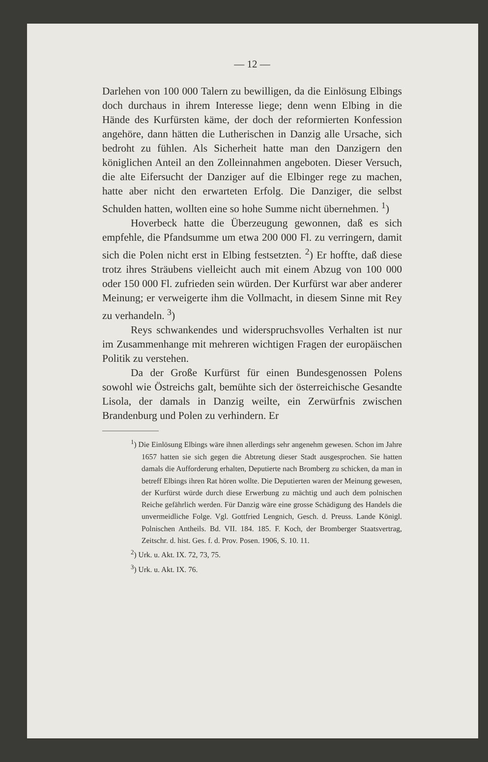— 12 —
Darlehen von 100 000 Talern zu bewilligen, da die Einlösung Elbings doch durchaus in ihrem Interesse liege; denn wenn Elbing in die Hände des Kurfürsten käme, der doch der reformierten Konfession angehöre, dann hätten die Lutherischen in Danzig alle Ursache, sich bedroht zu fühlen. Als Sicherheit hatte man den Danzigern den königlichen Anteil an den Zolleinnahmen angeboten. Dieser Versuch, die alte Eifersucht der Danziger auf die Elbinger rege zu machen, hatte aber nicht den erwarteten Erfolg. Die Danziger, die selbst Schulden hatten, wollten eine so hohe Summe nicht übernehmen. <sup>1</sup>)
Hoverbeck hatte die Überzeugung gewonnen, daß es sich empfehle, die Pfandsumme um etwa 200 000 Fl. zu verringern, damit sich die Polen nicht erst in Elbing festsetzten. <sup>2</sup>) Er hoffte, daß diese trotz ihres Sträubens vielleicht auch mit einem Abzug von 100 000 oder 150 000 Fl. zufrieden sein würden. Der Kurfürst war aber anderer Meinung; er verweigerte ihm die Vollmacht, in diesem Sinne mit Rey zu verhandeln. <sup>3</sup>)
Reys schwankendes und widerspruchsvolles Verhalten ist nur im Zusammenhange mit mehreren wichtigen Fragen der europäischen Politik zu verstehen.
Da der Große Kurfürst für einen Bundesgenossen Polens sowohl wie Östreichs galt, bemühte sich der österreichische Gesandte Lisola, der damals in Danzig weilte, ein Zerwürfnis zwischen Brandenburg und Polen zu verhindern. Er
<sup>1</sup>) Die Einlösung Elbings wäre ihnen allerdings sehr angenehm gewesen. Schon im Jahre 1657 hatten sie sich gegen die Abtretung dieser Stadt ausgesprochen. Sie hatten damals die Aufforderung erhalten, Deputierte nach Bromberg zu schicken, da man in betreff Elbings ihren Rat hören wollte. Die Deputierten waren der Meinung gewesen, der Kurfürst würde durch diese Erwerbung zu mächtig und auch dem polnischen Reiche gefährlich werden. Für Danzig wäre eine grosse Schädigung des Handels die unvermeidliche Folge. Vgl. Gottfried Lengnich, Gesch. d. Preuss. Lande Königl. Polnischen Antheils. Bd. VII. 184. 185. F. Koch, der Bromberger Staatsvertrag, Zeitschr. d. hist. Ges. f. d. Prov. Posen. 1906, S. 10. 11.
<sup>2</sup>) Urk. u. Akt. IX. 72, 73, 75.
<sup>3</sup>) Urk. u. Akt. IX. 76.